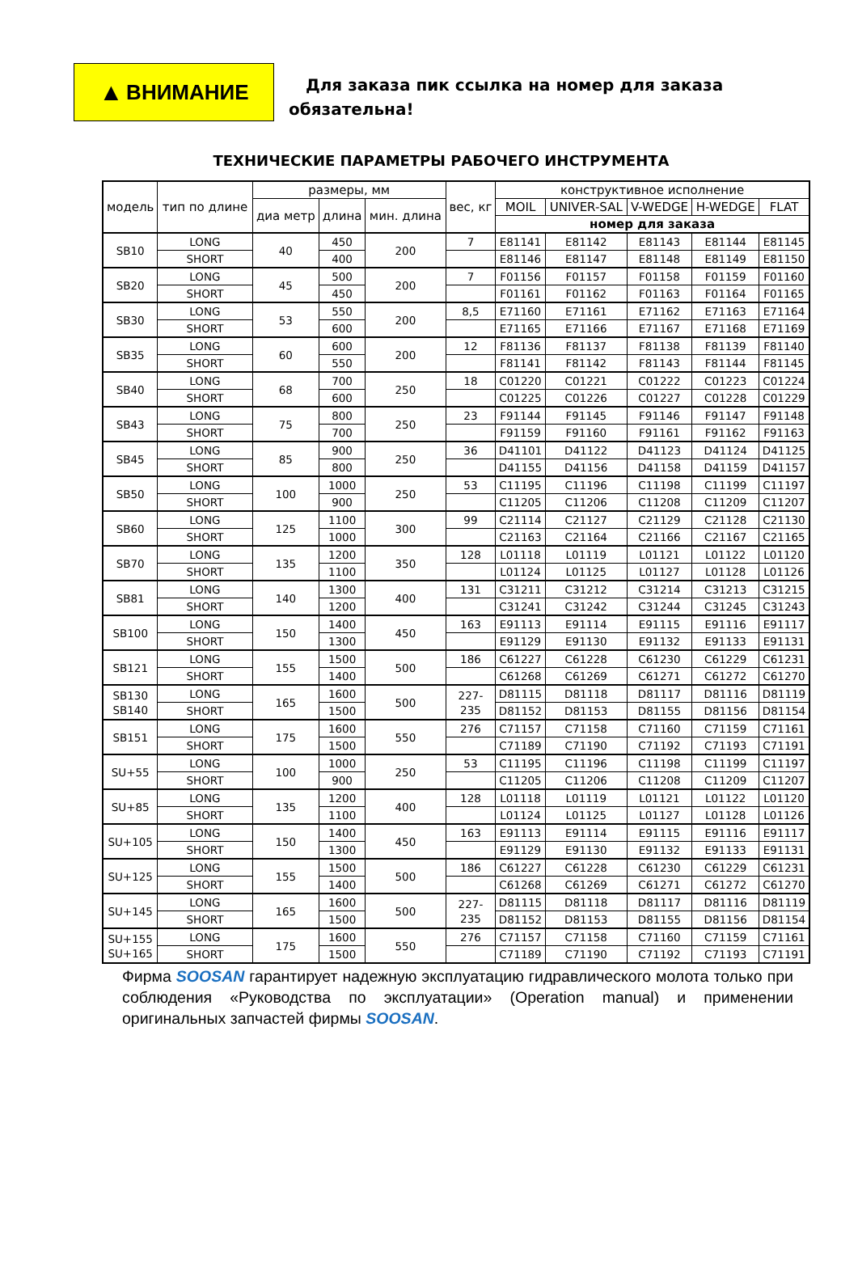▲ ВНИМАНИЕ
Для заказа пик ссылка на номер для заказа
обязательна!
ТЕХНИЧЕСКИЕ ПАРАМЕТРЫ РАБОЧЕГО ИНСТРУМЕНТА
| модель | тип по длине | размеры, мм | | | вес, кг | конструктивное исполнение | | | | |
| --- | --- | --- | --- | --- | --- | --- | --- | --- | --- | --- |
| | | диа метр | длина | мин. длина | | MOIL | UNIVER-SAL | V-WEDGE | H-WEDGE | FLAT |
| | | | | | | номер для заказа | | | | |
| SB10 | LONG | 40 | 450 | 200 | 7 | E81141 | E81142 | E81143 | E81144 | E81145 |
| | SHORT | | 400 | | | E81146 | E81147 | E81148 | E81149 | E81150 |
| SB20 | LONG | 45 | 500 | 200 | 7 | F01156 | F01157 | F01158 | F01159 | F01160 |
| | SHORT | | 450 | | | F01161 | F01162 | F01163 | F01164 | F01165 |
| SB30 | LONG | 53 | 550 | 200 | 8,5 | E71160 | E71161 | E71162 | E71163 | E71164 |
| | SHORT | | 600 | | | E71165 | E71166 | E71167 | E71168 | E71169 |
| SB35 | LONG | 60 | 600 | 200 | 12 | F81136 | F81137 | F81138 | F81139 | F81140 |
| | SHORT | | 550 | | | F81141 | F81142 | F81143 | F81144 | F81145 |
| SB40 | LONG | 68 | 700 | 250 | 18 | C01220 | C01221 | C01222 | C01223 | C01224 |
| | SHORT | | 600 | | | C01225 | C01226 | C01227 | C01228 | C01229 |
| SB43 | LONG | 75 | 800 | 250 | 23 | F91144 | F91145 | F91146 | F91147 | F91148 |
| | SHORT | | 700 | | | F91159 | F91160 | F91161 | F91162 | F91163 |
| SB45 | LONG | 85 | 900 | 250 | 36 | D41101 | D41122 | D41123 | D41124 | D41125 |
| | SHORT | | 800 | | | D41155 | D41156 | D41158 | D41159 | D41157 |
| SB50 | LONG | 100 | 1000 | 250 | 53 | C11195 | C11196 | C11198 | C11199 | C11197 |
| | SHORT | | 900 | | | C11205 | C11206 | C11208 | C11209 | C11207 |
| SB60 | LONG | 125 | 1100 | 300 | 99 | C21114 | C21127 | C21129 | C21128 | C21130 |
| | SHORT | | 1000 | | | C21163 | C21164 | C21166 | C21167 | C21165 |
| SB70 | LONG | 135 | 1200 | 350 | 128 | L01118 | L01119 | L01121 | L01122 | L01120 |
| | SHORT | | 1100 | | | L01124 | L01125 | L01127 | L01128 | L01126 |
| SB81 | LONG | 140 | 1300 | 400 | 131 | C31211 | C31212 | C31214 | C31213 | C31215 |
| | SHORT | | 1200 | | | C31241 | C31242 | C31244 | C31245 | C31243 |
| SB100 | LONG | 150 | 1400 | 450 | 163 | E91113 | E91114 | E91115 | E91116 | E91117 |
| | SHORT | | 1300 | | | E91129 | E91130 | E91132 | E91133 | E91131 |
| SB121 | LONG | 155 | 1500 | 500 | 186 | C61227 | C61228 | C61230 | C61229 | C61231 |
| | SHORT | | 1400 | | | C61268 | C61269 | C61271 | C61272 | C61270 |
| SB130 SB140 | LONG | 165 | 1600 | 500 | 227- 235 | D81115 | D81118 | D81117 | D81116 | D81119 |
| | SHORT | | 1500 | | | D81152 | D81153 | D81155 | D81156 | D81154 |
| SB151 | LONG | 175 | 1600 | 550 | 276 | C71157 | C71158 | C71160 | C71159 | C71161 |
| | SHORT | | 1500 | | | C71189 | C71190 | C71192 | C71193 | C71191 |
| SU+55 | LONG | 100 | 1000 | 250 | 53 | C11195 | C11196 | C11198 | C11199 | C11197 |
| | SHORT | | 900 | | | C11205 | C11206 | C11208 | C11209 | C11207 |
| SU+85 | LONG | 135 | 1200 | 400 | 128 | L01118 | L01119 | L01121 | L01122 | L01120 |
| | SHORT | | 1100 | | | L01124 | L01125 | L01127 | L01128 | L01126 |
| SU+105 | LONG | 150 | 1400 | 450 | 163 | E91113 | E91114 | E91115 | E91116 | E91117 |
| | SHORT | | 1300 | | | E91129 | E91130 | E91132 | E91133 | E91131 |
| SU+125 | LONG | 155 | 1500 | 500 | 186 | C61227 | C61228 | C61230 | C61229 | C61231 |
| | SHORT | | 1400 | | | C61268 | C61269 | C61271 | C61272 | C61270 |
| SU+145 | LONG | 165 | 1600 | 500 | 227- 235 | D81115 | D81118 | D81117 | D81116 | D81119 |
| | SHORT | | 1500 | | | D81152 | D81153 | D81155 | D81156 | D81154 |
| SU+155 SU+165 | LONG | 175 | 1600 | 550 | 276 | C71157 | C71158 | C71160 | C71159 | C71161 |
| | SHORT | | 1500 | | | C71189 | C71190 | C71192 | C71193 | C71191 |
Фирма SOOSAN гарантирует надежную эксплуатацию гидравлического молота только при соблюдения «Руководства по эксплуатации» (Operation manual) и применении оригинальных запчастей фирмы SOOSAN.